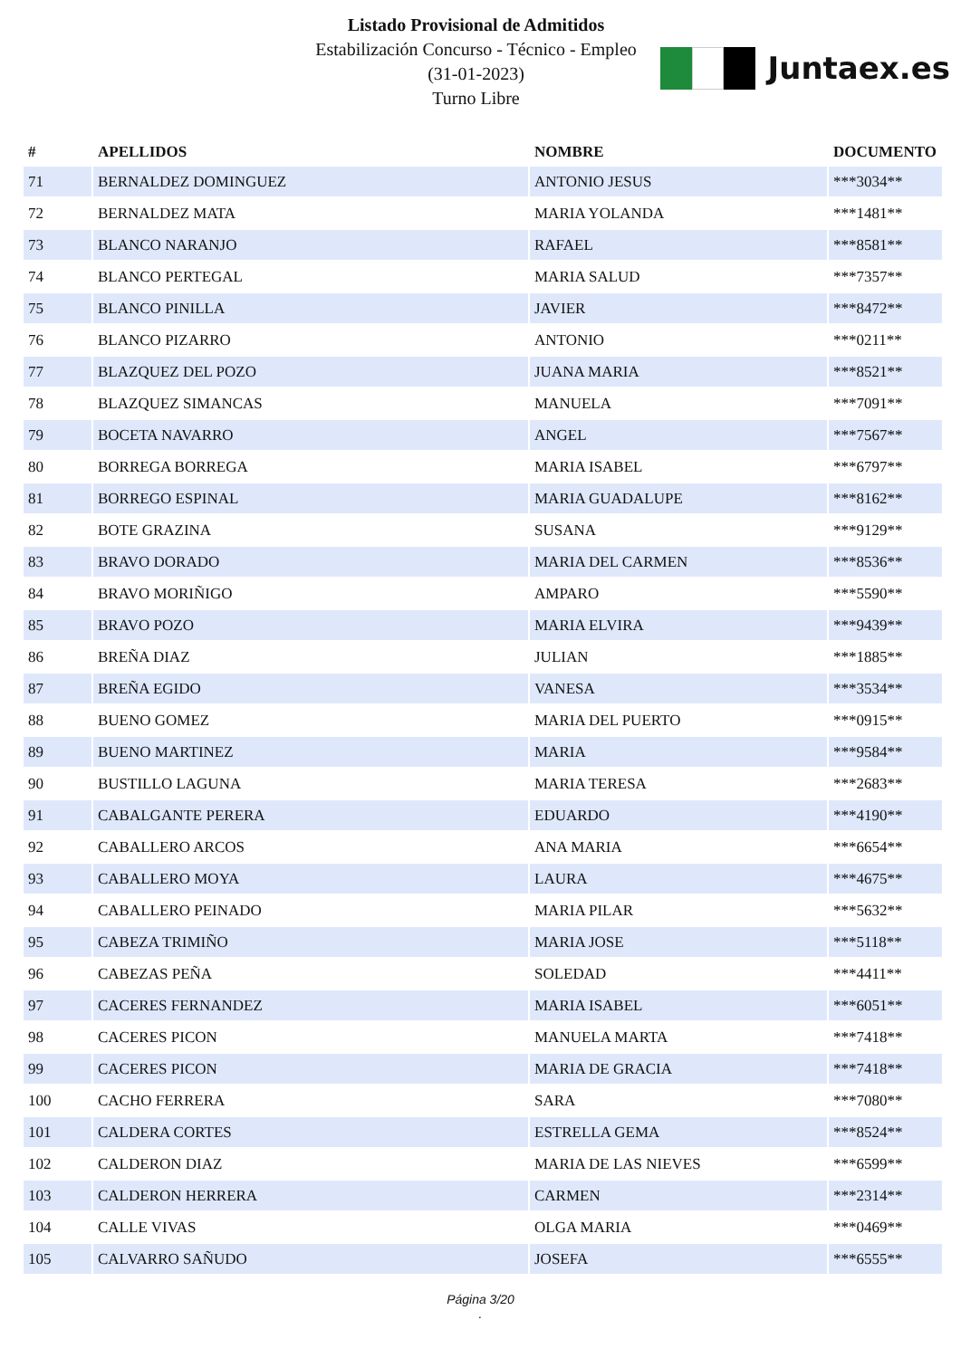Listado Provisional de Admitidos
Estabilización Concurso - Técnico - Empleo
(31-01-2023)
Turno Libre
Juntaex.es
| # | APELLIDOS | NOMBRE | DOCUMENTO |
| --- | --- | --- | --- |
| 71 | BERNALDEZ DOMINGUEZ | ANTONIO JESUS | ***3034** |
| 72 | BERNALDEZ MATA | MARIA YOLANDA | ***1481** |
| 73 | BLANCO NARANJO | RAFAEL | ***8581** |
| 74 | BLANCO PERTEGAL | MARIA SALUD | ***7357** |
| 75 | BLANCO PINILLA | JAVIER | ***8472** |
| 76 | BLANCO PIZARRO | ANTONIO | ***0211** |
| 77 | BLAZQUEZ DEL POZO | JUANA MARIA | ***8521** |
| 78 | BLAZQUEZ SIMANCAS | MANUELA | ***7091** |
| 79 | BOCETA NAVARRO | ANGEL | ***7567** |
| 80 | BORREGA BORREGA | MARIA ISABEL | ***6797** |
| 81 | BORREGO ESPINAL | MARIA GUADALUPE | ***8162** |
| 82 | BOTE GRAZINA | SUSANA | ***9129** |
| 83 | BRAVO DORADO | MARIA DEL CARMEN | ***8536** |
| 84 | BRAVO MORIÑIGO | AMPARO | ***5590** |
| 85 | BRAVO POZO | MARIA ELVIRA | ***9439** |
| 86 | BREÑA DIAZ | JULIAN | ***1885** |
| 87 | BREÑA EGIDO | VANESA | ***3534** |
| 88 | BUENO GOMEZ | MARIA DEL PUERTO | ***0915** |
| 89 | BUENO MARTINEZ | MARIA | ***9584** |
| 90 | BUSTILLO LAGUNA | MARIA TERESA | ***2683** |
| 91 | CABALGANTE PERERA | EDUARDO | ***4190** |
| 92 | CABALLERO ARCOS | ANA MARIA | ***6654** |
| 93 | CABALLERO MOYA | LAURA | ***4675** |
| 94 | CABALLERO PEINADO | MARIA PILAR | ***5632** |
| 95 | CABEZA TRIMIÑO | MARIA JOSE | ***5118** |
| 96 | CABEZAS PEÑA | SOLEDAD | ***4411** |
| 97 | CACERES FERNANDEZ | MARIA ISABEL | ***6051** |
| 98 | CACERES PICON | MANUELA MARTA | ***7418** |
| 99 | CACERES PICON | MARIA DE GRACIA | ***7418** |
| 100 | CACHO FERRERA | SARA | ***7080** |
| 101 | CALDERA CORTES | ESTRELLA GEMA | ***8524** |
| 102 | CALDERON DIAZ | MARIA DE LAS NIEVES | ***6599** |
| 103 | CALDERON HERRERA | CARMEN | ***2314** |
| 104 | CALLE VIVAS | OLGA MARIA | ***0469** |
| 105 | CALVARRO SAÑUDO | JOSEFA | ***6555** |
Página 3/20
.